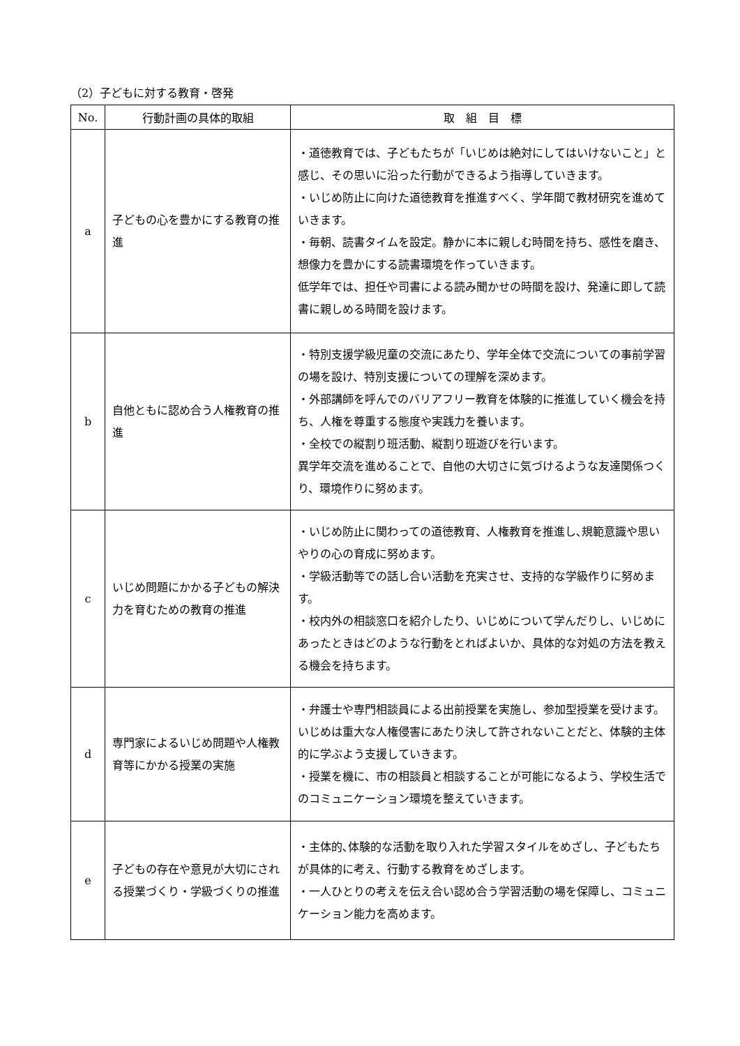（2）子どもに対する教育・啓発
| No. | 行動計画の具体的取組 | 取 組 目 標 |
| --- | --- | --- |
| a | 子どもの心を豊かにする教育の推進 | ・道徳教育では、子どもたちが「いじめは絶対にしてはいけないこと」と感じ、その思いに沿った行動ができるよう指導していきます。 ・いじめ防止に向けた道徳教育を推進すべく、学年間で教材研究を進めていきます。 ・毎朝、読書タイムを設定。静かに本に親しむ時間を持ち、感性を磨き、想像力を豊かにする読書環境を作っていきます。 低学年では、担任や司書による読み聞かせの時間を設け、発達に即して読書に親しめる時間を設けます。 |
| b | 自他ともに認め合う人権教育の推進 | ・特別支援学級児童の交流にあたり、学年全体で交流についての事前学習の場を設け、特別支援についての理解を深めます。 ・外部講師を呼んでのバリアフリー教育を体験的に推進していく機会を持ち、人権を尊重する態度や実践力を養います。 ・全校での縦割り班活動、縦割り班遊びを行います。 異学年交流を進めることで、自他の大切さに気づけるような友達関係つくり、環境作りに努めます。 |
| c | いじめ問題にかかる子どもの解決力を育むための教育の推進 | ・いじめ防止に関わっての道徳教育、人権教育を推進し､規範意識や思いやりの心の育成に努めます。 ・学級活動等での話し合い活動を充実させ、支持的な学級作りに努めます。 ・校内外の相談窓口を紹介したり、いじめについて学んだりし、いじめにあったときはどのような行動をとればよいか、具体的な対処の方法を教える機会を持ちます。 |
| d | 専門家によるいじめ問題や人権教育等にかかる授業の実施 | ・弁護士や専門相談員による出前授業を実施し、参加型授業を受けます。いじめは重大な人権侵害にあたり決して許されないことだと、体験的主体的に学ぶよう支援していきます。 ・授業を機に、市の相談員と相談することが可能になるよう、学校生活でのコミュニケーション環境を整えていきます。 |
| e | 子どもの存在や意見が大切にされる授業づくり・学級づくりの推進 | ・主体的､体験的な活動を取り入れた学習スタイルをめざし、子どもたちが具体的に考え、行動する教育をめざします。 ・一人ひとりの考えを伝え合い認め合う学習活動の場を保障し、コミュニケーション能力を高めます。 |